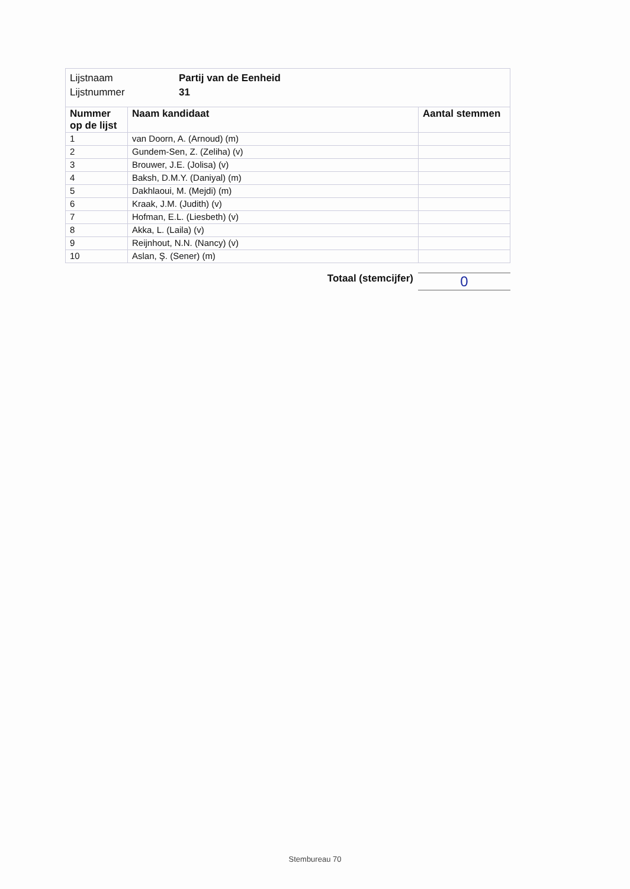| Lijstnaam | Partij van de Eenheid |
| Lijstnummer | 31 |
| Nummer op de lijst | Naam kandidaat | Aantal stemmen |
| --- | --- | --- |
| 1 | van Doorn, A. (Arnoud) (m) | |
| 2 | Gundem-Sen, Z. (Zeliha) (v) | |
| 3 | Brouwer, J.E. (Jolisa) (v) | |
| 4 | Baksh, D.M.Y. (Daniyal) (m) | |
| 5 | Dakhlaoui, M. (Mejdi) (m) | |
| 6 | Kraak, J.M. (Judith) (v) | |
| 7 | Hofman, E.L. (Liesbeth) (v) | |
| 8 | Akka, L. (Laila) (v) | |
| 9 | Reijnhout, N.N. (Nancy) (v) | |
| 10 | Aslan, Ş. (Sener) (m) | |
Totaal (stemcijfer) 0
Stembureau 70